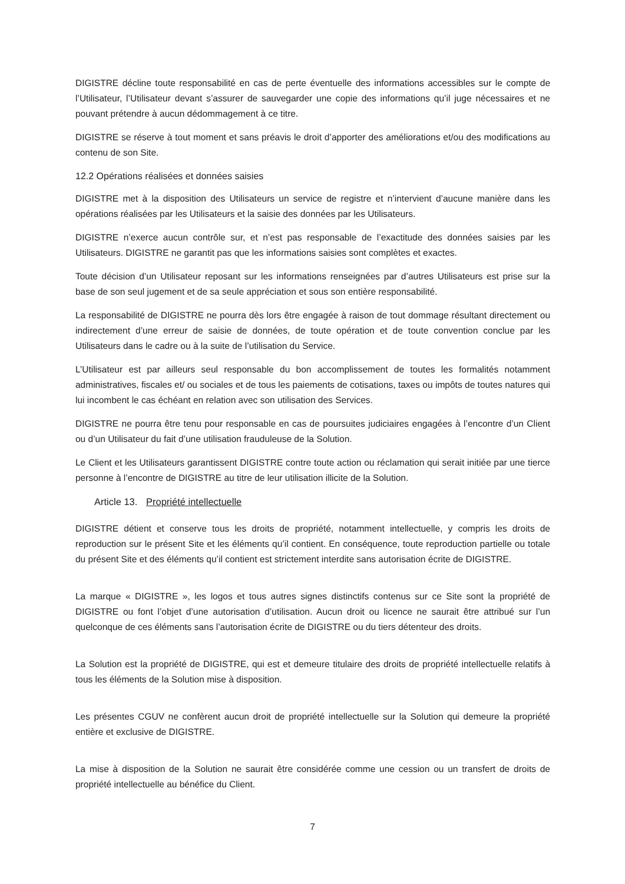DIGISTRE décline toute responsabilité en cas de perte éventuelle des informations accessibles sur le compte de l’Utilisateur, l’Utilisateur devant s’assurer de sauvegarder une copie des informations qu’il juge nécessaires et ne pouvant prétendre à aucun dédommagement à ce titre.
DIGISTRE se réserve à tout moment et sans préavis le droit d’apporter des améliorations et/ou des modifications au contenu de son Site.
12.2 Opérations réalisées et données saisies
DIGISTRE met à la disposition des Utilisateurs un service de registre et n’intervient d’aucune manière dans les opérations réalisées par les Utilisateurs et la saisie des données par les Utilisateurs.
DIGISTRE n’exerce aucun contrôle sur, et n’est pas responsable de l’exactitude des données saisies par les Utilisateurs. DIGISTRE ne garantit pas que les informations saisies sont complètes et exactes.
Toute décision d’un Utilisateur reposant sur les informations renseignées par d’autres Utilisateurs est prise sur la base de son seul jugement et de sa seule appréciation et sous son entière responsabilité.
La responsabilité de DIGISTRE ne pourra dès lors être engagée à raison de tout dommage résultant directement ou indirectement d’une erreur de saisie de données, de toute opération et de toute convention conclue par les Utilisateurs dans le cadre ou à la suite de l’utilisation du Service.
L’Utilisateur est par ailleurs seul responsable du bon accomplissement de toutes les formalités notamment administratives, fiscales et/ ou sociales et de tous les paiements de cotisations, taxes ou impôts de toutes natures qui lui incombent le cas échéant en relation avec son utilisation des Services.
DIGISTRE ne pourra être tenu pour responsable en cas de poursuites judiciaires engagées à l’encontre d’un Client ou d’un Utilisateur du fait d’une utilisation frauduleuse de la Solution.
Le Client et les Utilisateurs garantissent DIGISTRE contre toute action ou réclamation qui serait initiée par une tierce personne à l’encontre de DIGISTRE au titre de leur utilisation illicite de la Solution.
Article 13. Propriété intellectuelle
DIGISTRE détient et conserve tous les droits de propriété, notamment intellectuelle, y compris les droits de reproduction sur le présent Site et les éléments qu’il contient. En conséquence, toute reproduction partielle ou totale du présent Site et des éléments qu’il contient est strictement interdite sans autorisation écrite de DIGISTRE.
La marque « DIGISTRE », les logos et tous autres signes distinctifs contenus sur ce Site sont la propriété de DIGISTRE ou font l’objet d’une autorisation d’utilisation. Aucun droit ou licence ne saurait être attribué sur l’un quelconque de ces éléments sans l’autorisation écrite de DIGISTRE ou du tiers détenteur des droits.
La Solution est la propriété de DIGISTRE, qui est et demeure titulaire des droits de propriété intellectuelle relatifs à tous les éléments de la Solution mise à disposition.
Les présentes CGUV ne confèrent aucun droit de propriété intellectuelle sur la Solution qui demeure la propriété entière et exclusive de DIGISTRE.
La mise à disposition de la Solution ne saurait être considérée comme une cession ou un transfert de droits de propriété intellectuelle au bénéfice du Client.
7